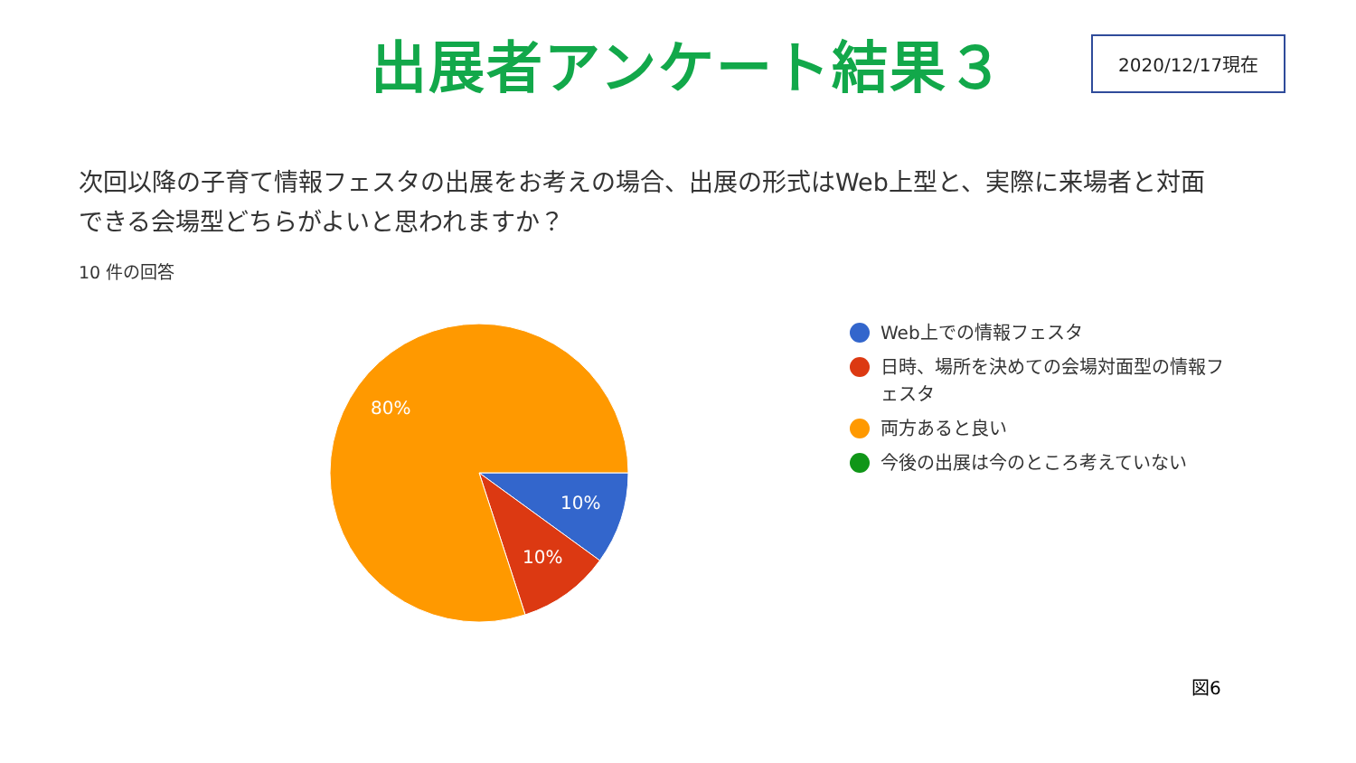出展者アンケート結果３
2020/12/17現在
次回以降の子育て情報フェスタの出展をお考えの場合、出展の形式はWeb上型と、実際に来場者と対面できる会場型どちらがよいと思われますか？
10 件の回答
80%
10%
10%
Web上での情報フェスタ
日時、場所を決めての会場対面型の情報フェスタ
両方あると良い
今後の出展は今のところ考えていない
図6